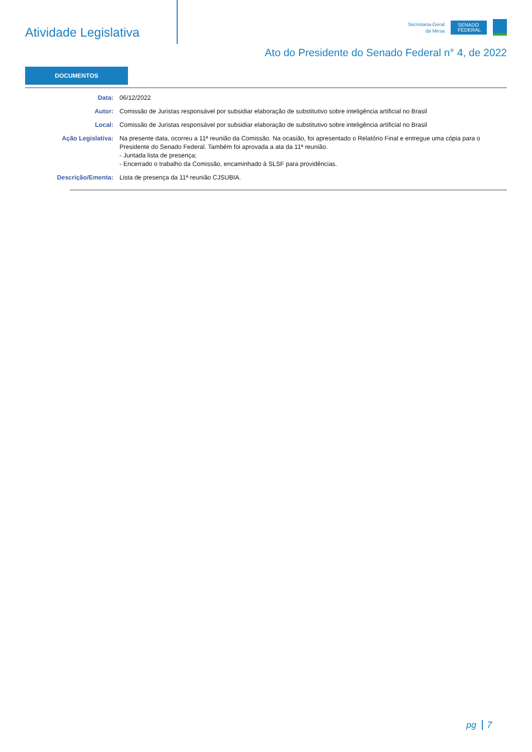Atividade Legislativa
Secretaria-Geral
da Mesa
SENADO FEDERAL
Ato do Presidente do Senado Federal n° 4, de 2022
DOCUMENTOS
| Data: | 06/12/2022 |
| Autor: | Comissão de Juristas responsável por subsidiar elaboração de substitutivo sobre inteligência artificial no Brasil |
| Local: | Comissão de Juristas responsável por subsidiar elaboração de substitutivo sobre inteligência artificial no Brasil |
| Ação Legislativa: | Na presente data, ocorreu a 11ª reunião da Comissão. Na ocasião, foi apresentado o Relatório Final e entregue uma cópia para o Presidente do Senado Federal. Também foi aprovada a ata da 11ª reunião. - Juntada lista de presença; - Encerrado o trabalho da Comissão, encaminhado à SLSF para providências. |
| Descrição/Ementa: | Lista de presença da 11ª reunião CJSUBIA. |
pg 7